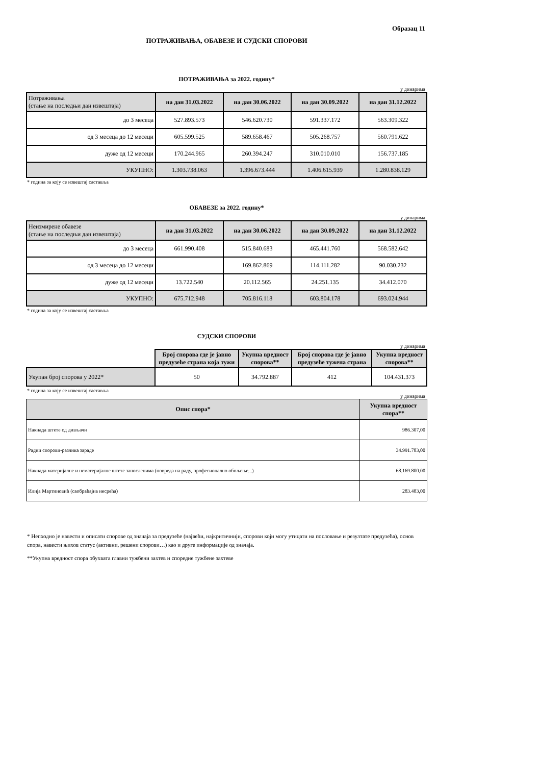Образац 11
ПОТРАЖИВАЊА, ОБАВЕЗЕ И СУДСКИ СПОРОВИ
ПОТРАЖИВАЊА за 2022. годину*
у динарима
| Потраживања (стање на последњи дан извештаја) | на дан 31.03.2022 | на дан 30.06.2022 | на дан 30.09.2022 | на дан 31.12.2022 |
| до 3 месеца | 527.893.573 | 546.620.730 | 591.337.172 | 563.309.322 |
| од 3 месеца до 12 месеци | 605.599.525 | 589.658.467 | 505.268.757 | 560.791.622 |
| дуже од 12 месеци | 170.244.965 | 260.394.247 | 310.010.010 | 156.737.185 |
| УКУПНО: | 1.303.738.063 | 1.396.673.444 | 1.406.615.939 | 1.280.838.129 |
* година за коју се извештај саставља
ОБАВЕЗЕ за 2022. годину*
у динарима
| Неизмирене обавезе (стање на последњи дан извештаја) | на дан 31.03.2022 | на дан 30.06.2022 | на дан 30.09.2022 | на дан 31.12.2022 |
| до 3 месеца | 661.990.408 | 515.840.683 | 465.441.760 | 568.582.642 |
| од 3 месеца до 12 месеци | | 169.862.869 | 114.111.282 | 90.030.232 |
| дуже од 12 месеци | 13.722.540 | 20.112.565 | 24.251.135 | 34.412.070 |
| УКУПНО: | 675.712.948 | 705.816.118 | 603.804.178 | 693.024.944 |
* година за коју се извештај саставља
СУДСКИ СПОРОВИ
у динарима
| | Број спорова где је јавно предузеће страна која тужи | Укупна вредност спорова** | Број спорова где је јавно предузеће тужена страна | Укупна вредност спорова** |
| Укупан број спорова у 2022* | 50 | 34.792.887 | 412 | 104.431.373 |
* година за коју се извештај саставља
у динарима
| Опис спора* | Укупна вредност спора** |
| --- | --- |
| Накнада штете од дивљачи | 986.307,00 |
| Радни спорови-разлика зараде | 34.991.783,00 |
| Накнада материјалне и нематеријалне штете запосленима (повреда на раду, професионално обољење...) | 68.169.800,00 |
| Илија Мартиновић (саобраћајна несрећа) | 283.483,00 |
* Непходно је навести и описати спорове од значаја за предузеће (највећи, најкритичнији, спорови који могу утицати на пословање и резултате предузећа), основ спора, навести њихов статус (активни, решени спорови…) као и друге информације од значаја.
**Укупна вредност спора обухвата главни тужбени захтев и споредне тужбене захтеве